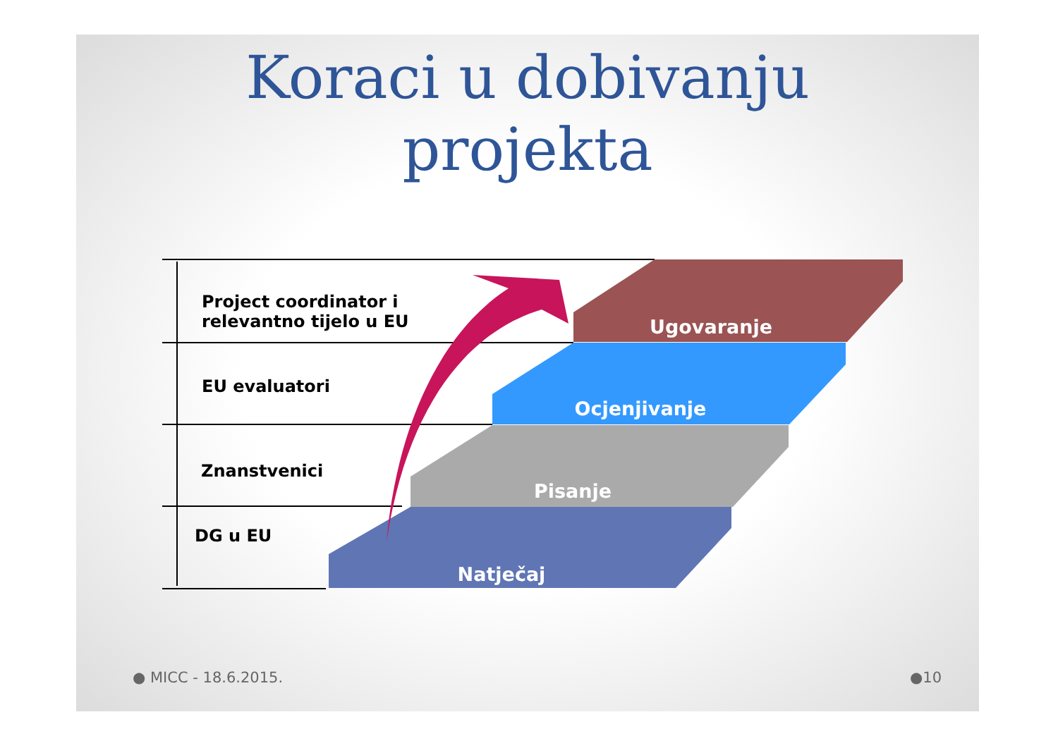Koraci u dobivanju
projekta
Project coordinator i
relevantno tijelo u EU
EU evaluatori
Znanstvenici
DG u EU
Ugovaranje
Ocjenjivanje
Pisanje
Natječaj
● MICC - 18.6.2015. ●10